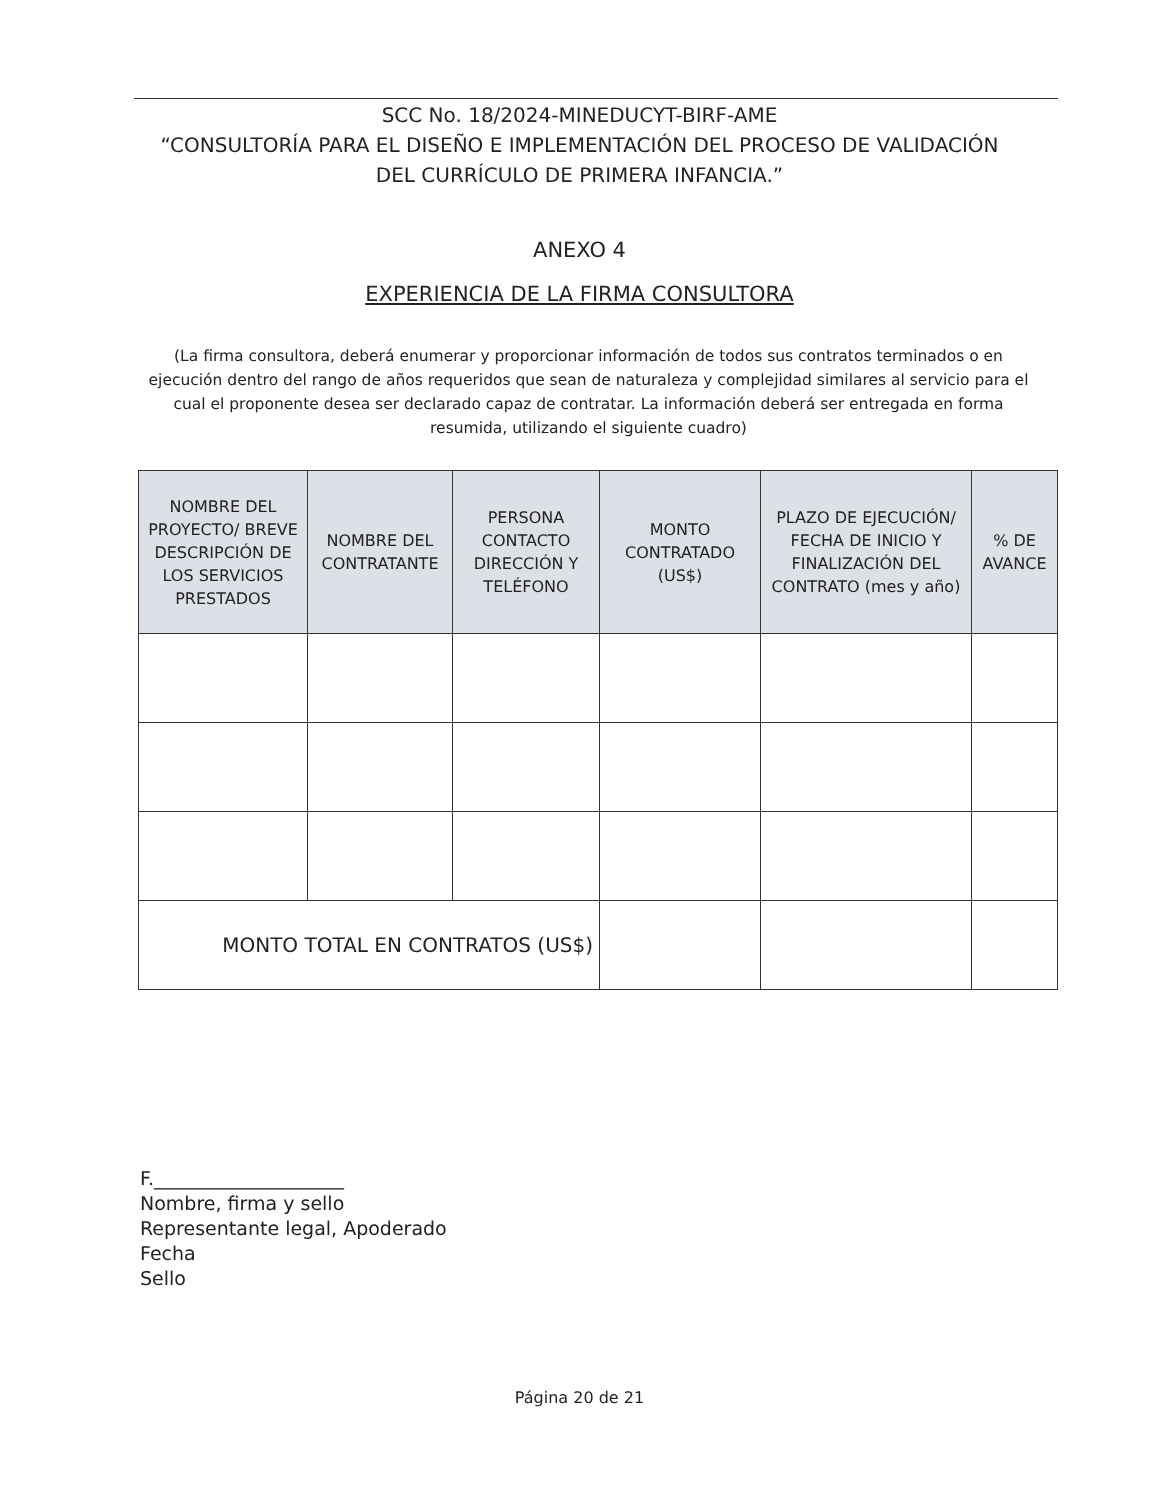SCC No. 18/2024-MINEDUCYT-BIRF-AME
“CONSULTORÍA PARA EL DISEÑO E IMPLEMENTACIÓN DEL PROCESO DE VALIDACIÓN
DEL CURRÍCULO DE PRIMERA INFANCIA.”
ANEXO 4
EXPERIENCIA DE LA FIRMA CONSULTORA
(La firma consultora, deberá enumerar y proporcionar información de todos sus contratos terminados o en ejecución dentro del rango de años requeridos que sean de naturaleza y complejidad similares al servicio para el cual el proponente desea ser declarado capaz de contratar. La información deberá ser entregada en forma resumida, utilizando el siguiente cuadro)
| NOMBRE DEL PROYECTO/ BREVE DESCRIPCIÓN DE LOS SERVICIOS PRESTADOS | NOMBRE DEL CONTRATANTE | PERSONA CONTACTO DIRECCIÓN Y TELÉFONO | MONTO CONTRATADO (US$) | PLAZO DE EJECUCIÓN/ FECHA DE INICIO Y FINALIZACIÓN DEL CONTRATO (mes y año) | % DE AVANCE |
| --- | --- | --- | --- | --- | --- |
| MONTO TOTAL EN CONTRATOS (US$) | | | | | |
F.____________________
Nombre, firma y sello
Representante legal, Apoderado
Fecha
Sello
Página 20 de 21